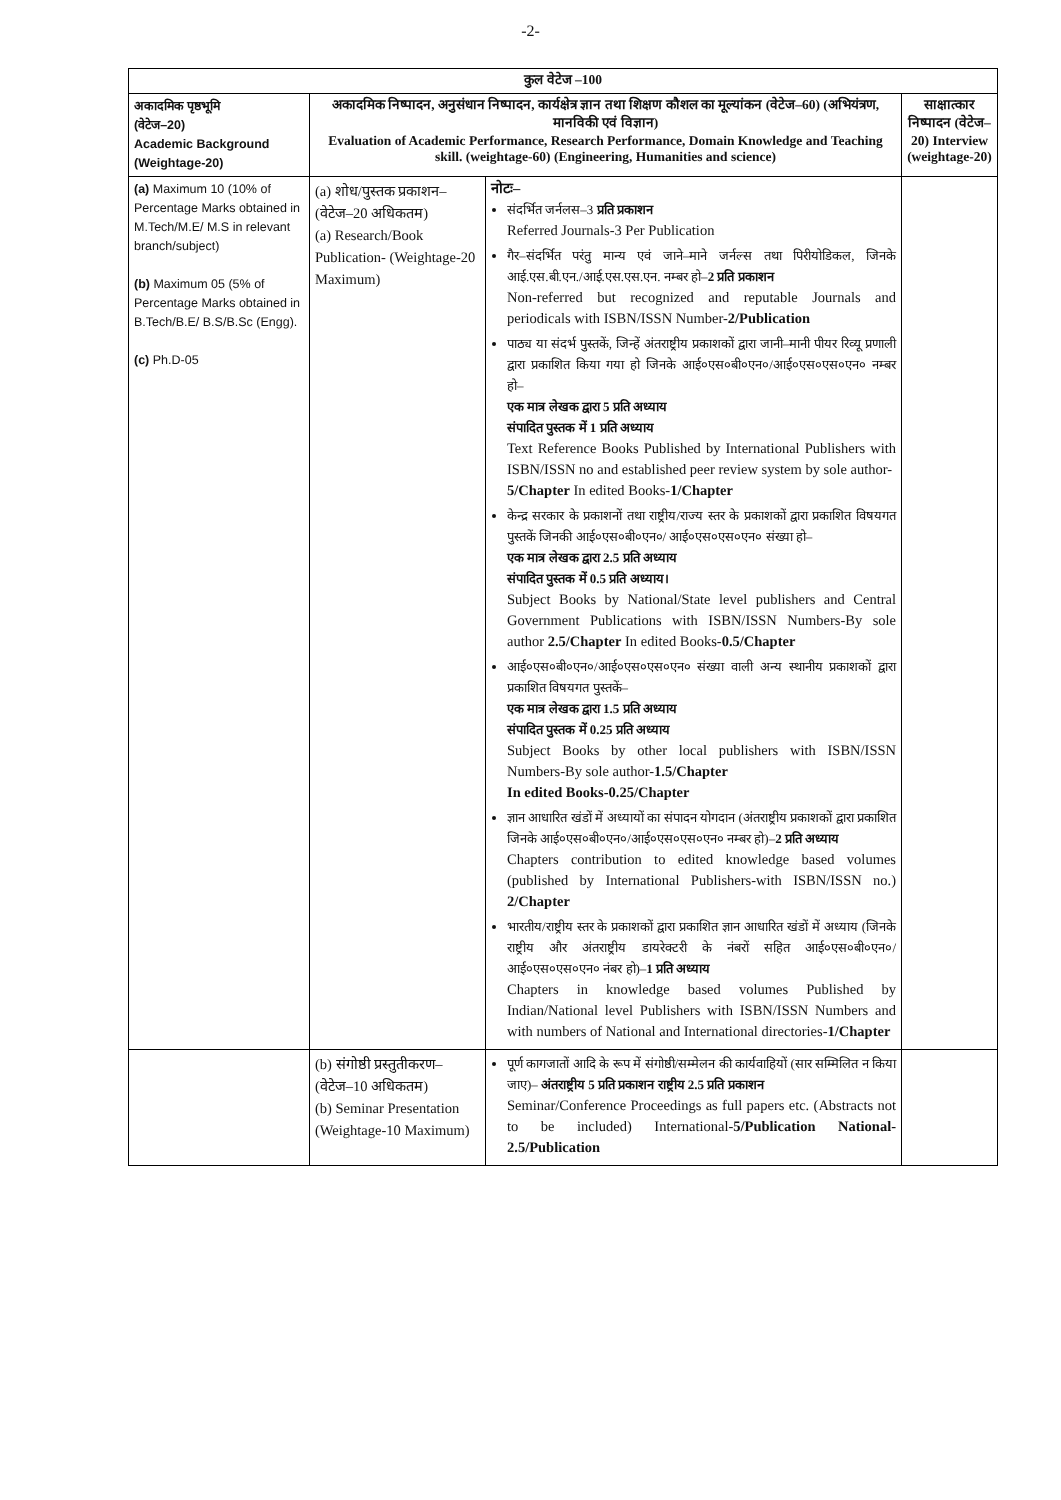-2-
| कुल वेटेज –100 | | | |
| --- | --- | --- | --- |
| अकादमिक पृष्ठभूमि (वेटेज–20) Academic Background (Weightage-20) | अकादमिक निष्पादन, अनुसंधान निष्पादन, कार्यक्षेत्र ज्ञान तथा शिक्षण कौशल का मूल्यांकन (वेटेज–60) (अभियंत्रण, मानविकी एवं विज्ञान) Evaluation of Academic Performance, Research Performance, Domain Knowledge and Teaching skill. (weightage-60) (Engineering, Humanities and science) | | साक्षात्कार निष्पादन (वेटेज–20) Interview (weightage-20) |
| (a) Maximum 10 (10% of Percentage Marks obtained in M.Tech/M.E/ M.S in relevant branch/subject) (b) Maximum 05 (5% of Percentage Marks obtained in B.Tech/B.E/ B.S/B.Sc (Engg). (c) Ph.D-05 | (a) शोध/पुस्तक प्रकाशन– (वेटेज–20 अधिकतम) (a) Research/Book Publication- (Weightage-20 Maximum) | नोटः– संदर्भित जर्नलस–3 प्रति प्रकाशन Referred Journals-3 Per Publication गैर–संदर्भित परंतु मान्य एवं जाने–माने जर्नल्स तथा पिरीयोडिकल, जिनके आई.एस.बी.एन./आई.एस.एस.एन. नम्बर हो– 2 प्रति प्रकाशन Non-referred but recognized and reputable Journals and periodicals with ISBN/ISSN Number- 2/Publication पाठ्य या संदर्भ पुस्तकें, जिन्हें अंतराष्ट्रीय प्रकाशकों द्वारा जानी–मानी पीयर रिव्यू प्रणाली द्वारा प्रकाशित किया गया हो जिनके आई०एस०बी०एन०/आई०एस०एस०एन० नम्बर हो– एक मात्र लेखक द्वारा 5 प्रति अध्याय संपादित पुस्तक में 1 प्रति अध्याय Text Reference Books Published by International Publishers with ISBN/ISSN no and established peer review system by sole author- 5/Chapter In edited Books- 1/Chapter केन्द्र सरकार के प्रकाशनों तथा राष्ट्रीय/राज्य स्तर के प्रकाशकों द्वारा प्रकाशित विषयगत पुस्तकें जिनकी आई०एस०बी०एन०/ आई०एस०एस०एन० संख्या हो– एक मात्र लेखक द्वारा 2.5 प्रति अध्याय संपादित पुस्तक में 0.5 प्रति अध्याय। Subject Books by National/State level publishers and Central Government Publications with ISBN/ISSN Numbers-By sole author 2.5/Chapter In edited Books- 0.5/Chapter आई०एस०बी०एन०/आई०एस०एस०एन० संख्या वाली अन्य स्थानीय प्रकाशकों द्वारा प्रकाशित विषयगत पुस्तकें– एक मात्र लेखक द्वारा 1.5 प्रति अध्याय संपादित पुस्तक में 0.25 प्रति अध्याय Subject Books by other local publishers with ISBN/ISSN Numbers-By sole author- 1.5/Chapter In edited Books-0.25/Chapter ज्ञान आधारित खंडों में अध्यायों का संपादन योगदान (अंतराष्ट्रीय प्रकाशकों द्वारा प्रकाशित जिनके आई०एस०बी०एन०/आई०एस०एस०एन० नम्बर हो)– 2 प्रति अध्याय Chapters contribution to edited knowledge based volumes (published by International Publishers-with ISBN/ISSN no.) 2/Chapter भारतीय/राष्ट्रीय स्तर के प्रकाशकों द्वारा प्रकाशित ज्ञान आधारित खंडों में अध्याय (जिनके राष्ट्रीय और अंतराष्ट्रीय डायरेक्टरी के नंबरों सहित आई०एस०बी०एन०/आई०एस०एस०एन० नंबर हो)– 1 प्रति अध्याय Chapters in knowledge based volumes Published by Indian/National level Publishers with ISBN/ISSN Numbers and with numbers of National and International directories- 1/Chapter | |
| | (b) संगोष्ठी प्रस्तुतीकरण– (वेटेज–10 अधिकतम) (b) Seminar Presentation (Weightage-10 Maximum) | पूर्ण कागजातों आदि के रूप में संगोष्ठी/सम्मेलन की कार्यवाहियों (सार सम्मिलित न किया जाए)– अंतराष्ट्रीय 5 प्रति प्रकाशन राष्ट्रीय 2.5 प्रति प्रकाशन Seminar/Conference Proceedings as full papers etc. (Abstracts not to be included) International- 5/Publication National- 2.5/Publication | |